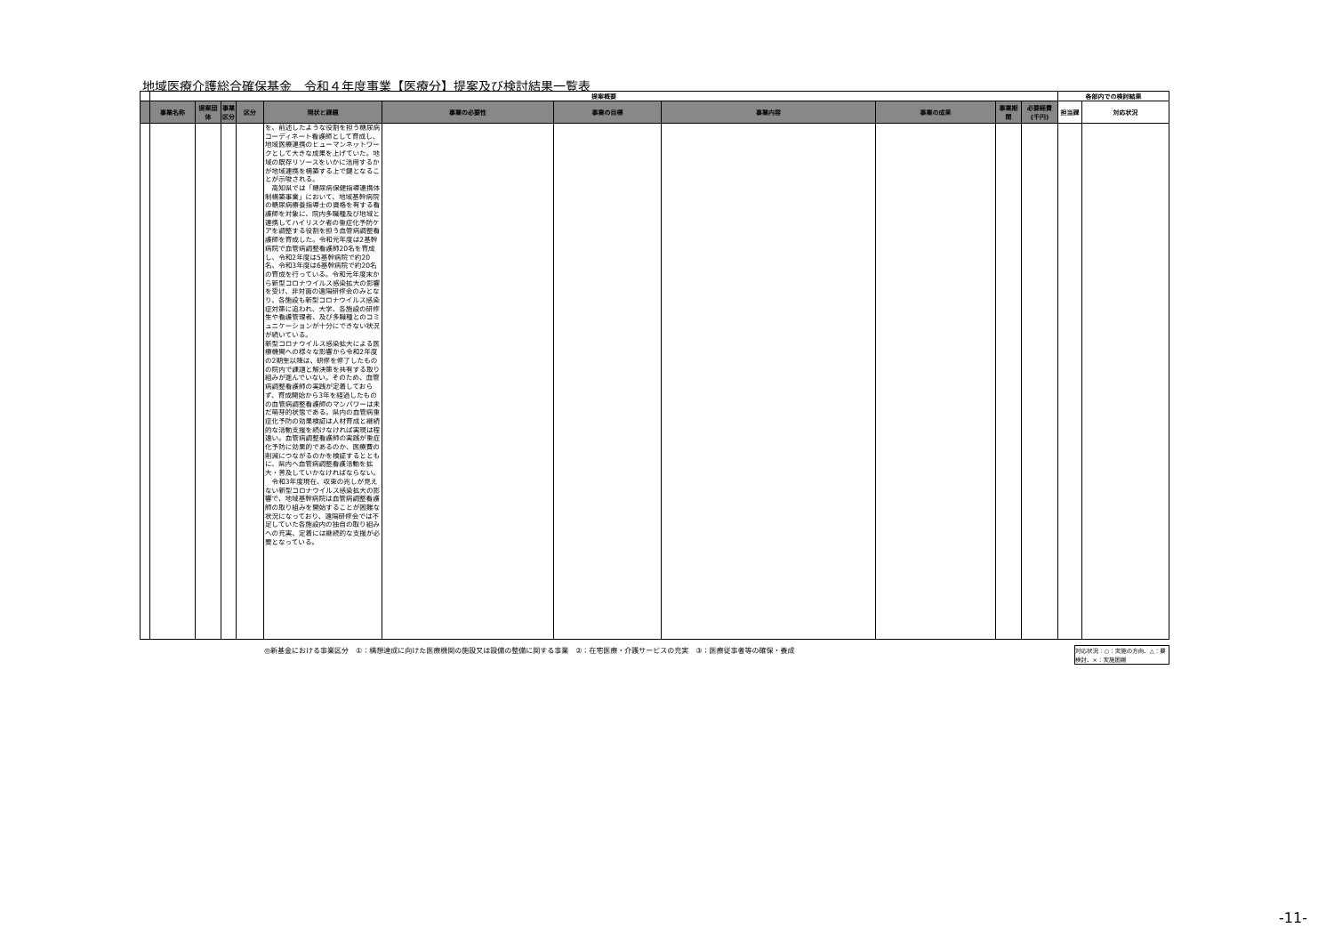地域医療介護総合確保基金　令和４年度事業【医療分】提案及び検討結果一覧表
| | 提案概要 | | | | | | | | | | | 各部内での検討結果 | |
| --- | --- | --- | --- | --- | --- | --- | --- | --- | --- | --- | --- | --- | --- |
| | 事業名称 | 提案団体 | 事業区分 | 区分 | 現状と課題 | 事業の必要性 | 事業の目標 | 事業内容 | 事業の成果 | 事業期間 | 必要経費(千円) | 担当課 | 対応状況 |
| | | | | | を、前述したような役割を担う糖尿病コーディネート看護師として育成し、地域医療連携のヒューマンネットワークとして大きな成果を上げていた。地域の既存リソースをいかに活用するかが地域連携を構築する上で鍵となることが示唆される。 高知県では「糖尿病保健指導連携体制構築事業」において、地域基幹病院の糖尿病療養指導士の資格を有する看護師を対象に、院内多職種及び地域と連携してハイリスク者の重症化予防ケアを調整する役割を担う血管病調整看護師を育成した。令和元年度は2基幹病院で血管病調整看護師20名を育成し、令和2年度は5基幹病院で約20名、令和3年度は6基幹病院で約20名の育成を行っている。令和元年度末から新型コロナウイルス感染拡大の影響を受け、非対面の遠隔研修会のみとなり、各施設も新型コロナウイルス感染症対策に追われ、大学、各施設の研修生や看護管理者、及び多職種とのコミュニケーションが十分にできない状況が続いている。 新型コロナウイルス感染拡大による医療機関への様々な影響から令和2年度の2期生以降は、研修を修了したものの院内で課題と解決策を共有する取り組みが進んでいない。そのため、血管病調整看護師の実践が定着しておらず、育成開始から3年を経過したものの血管病調整看護師のマンパワーは未だ萌芽的状態である。県内の血管病重症化予防の効果検証は人材育成と継続的な活動支援を続けなければ実現は程遠い。血管病調整看護師の実践が重症化予防に効果的であるのか、医療費の削減につながるのかを検証するとともに、県内へ血管病調整看護活動を拡大・普及していかなければならない。 令和3年度現在、収束の兆しが見えない新型コロナウイルス感染拡大の影響で、地域基幹病院は血管病調整看護師の取り組みを開始することが困難な状況になっており、遠隔研修会では不足していた各施設内の独自の取り組みへの充実、定着には継続的な支援が必要となっている。 | | | | | | | | |
◎新基金における事業区分　①：構想達成に向けた医療機関の施設又は設備の整備に関する事業　②：在宅医療・介護サービスの充実　③：医療従事者等の確保・養成 対応状況：○：実施の方向、△：要検討、×：実施困難
-11-